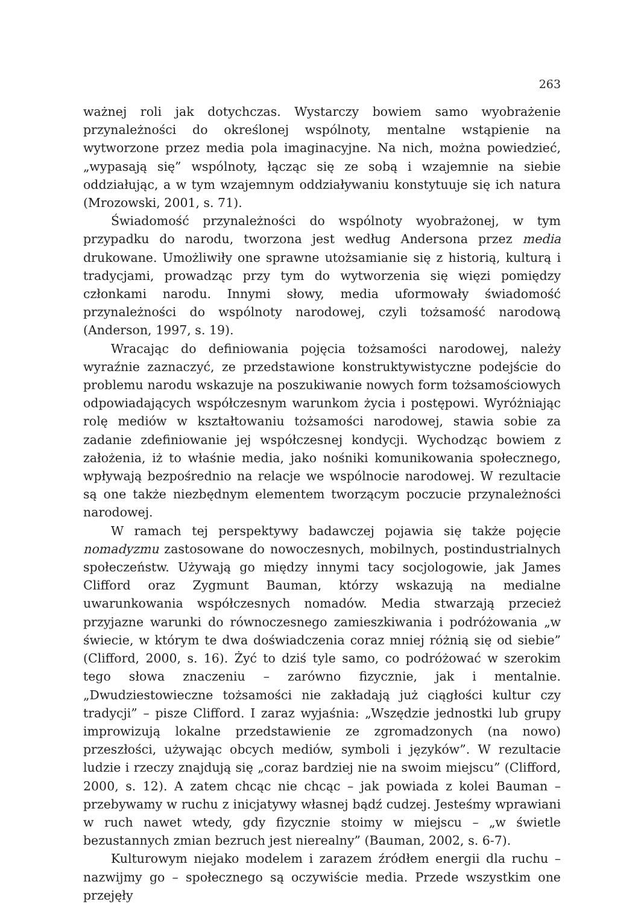263
ważnej roli jak dotychczas. Wystarczy bowiem samo wyobrażenie przynależności do określonej wspólnoty, mentalne wstąpienie na wytworzone przez media pola imaginacyjne. Na nich, można powiedzieć, „wypasają się” wspólnoty, łącząc się ze sobą i wzajemnie na siebie oddziałując, a w tym wzajemnym oddziaływaniu konstytuuje się ich natura (Mrozowski, 2001, s. 71).
Świadomość przynależności do wspólnoty wyobrażonej, w tym przypadku do narodu, tworzona jest według Andersona przez media drukowane. Umożliwiły one sprawne utożsamianie się z historią, kulturą i tradycjami, prowadząc przy tym do wytworzenia się więzi pomiędzy członkami narodu. Innymi słowy, media uformowały świadomość przynależności do wspólnoty narodowej, czyli tożsamość narodową (Anderson, 1997, s. 19).
Wracając do definiowania pojęcia tożsamości narodowej, należy wyraźnie zaznaczyć, ze przedstawione konstruktywistyczne podejście do problemu narodu wskazuje na poszukiwanie nowych form tożsamościowych odpowiadających współczesnym warunkom życia i postępowi. Wyróżniając rolę mediów w kształtowaniu tożsamości narodowej, stawia sobie za zadanie zdefiniowanie jej współczesnej kondycji. Wychodząc bowiem z założenia, iż to właśnie media, jako nośniki komunikowania społecznego, wpływają bezpośrednio na relacje we wspólnocie narodowej. W rezultacie są one także niezbędnym elementem tworzącym poczucie przynależności narodowej.
W ramach tej perspektywy badawczej pojawia się także pojęcie nomadyzmu zastosowane do nowoczesnych, mobilnych, postindustrialnych społeczeństw. Używają go między innymi tacy socjologowie, jak James Clifford oraz Zygmunt Bauman, którzy wskazują na medialne uwarunkowania współczesnych nomadów. Media stwarzają przecież przyjazne warunki do równoczesnego zamieszkiwania i podróżowania „w świecie, w którym te dwa doświadczenia coraz mniej różnią się od siebie” (Clifford, 2000, s. 16). Żyć to dziś tyle samo, co podróżować w szerokim tego słowa znaczeniu – zarówno fizycznie, jak i mentalnie. „Dwudziestowieczne tożsamości nie zakładają już ciągłości kultur czy tradycji” – pisze Clifford. I zaraz wyjaśnia: „Wszędzie jednostki lub grupy improwizują lokalne przedstawienie ze zgromadzonych (na nowo) przeszłości, używając obcych mediów, symboli i języków”. W rezultacie ludzie i rzeczy znajdują się „coraz bardziej nie na swoim miejscu” (Clifford, 2000, s. 12). A zatem chcąc nie chcąc – jak powiada z kolei Bauman – przebywamy w ruchu z inicjatywy własnej bądź cudzej. Jesteśmy wprawiani w ruch nawet wtedy, gdy fizycznie stoimy w miejscu – „w świetle bezustannych zmian bezruch jest nierealny” (Bauman, 2002, s. 6-7).
Kulturowym niejako modelem i zarazem źródłem energii dla ruchu – nazwijmy go – społecznego są oczywiście media. Przede wszystkim one przejęły